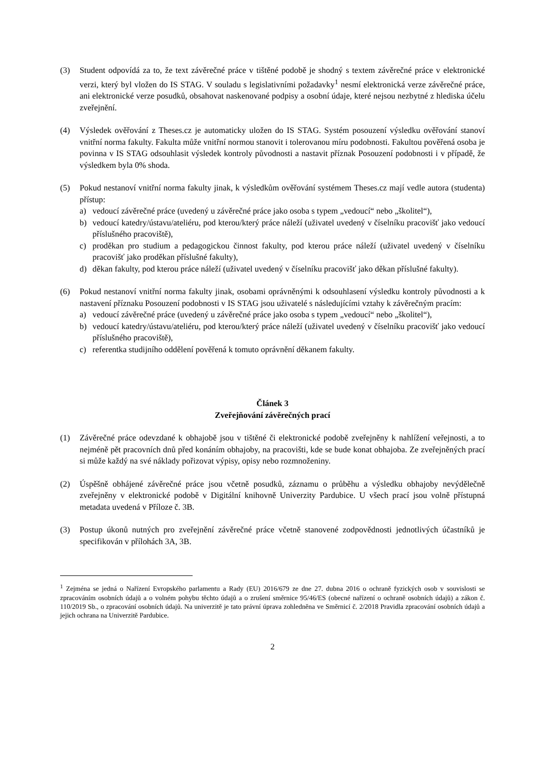(3) Student odpovídá za to, že text závěrečné práce v tištěné podobě je shodný s textem závěrečné práce v elektronické verzi, který byl vložen do IS STAG. V souladu s legislativními požadavky<sup>1</sup> nesmí elektronická verze závěrečné práce, ani elektronické verze posudků, obsahovat naskenované podpisy a osobní údaje, které nejsou nezbytné z hlediska účelu zveřejnění.
(4) Výsledek ověřování z Theses.cz je automaticky uložen do IS STAG. Systém posouzení výsledku ověřování stanoví vnitřní norma fakulty. Fakulta může vnitřní normou stanovit i tolerovanou míru podobnosti. Fakultou pověřená osoba je povinna v IS STAG odsouhlasit výsledek kontroly původnosti a nastavit příznak Posouzení podobnosti i v případě, že výsledkem byla 0% shoda.
(5) Pokud nestanoví vnitřní norma fakulty jinak, k výsledkům ověřování systémem Theses.cz mají vedle autora (studenta) přístup:
a) vedoucí závěrečné práce (uvedený u závěrečné práce jako osoba s typem „vedoucí“ nebo „školitel“),
b) vedoucí katedry/ústavu/ateliéru, pod kterou/který práce náleží (uživatel uvedený v číselníku pracovišť jako vedoucí příslušného pracoviště),
c) proděkan pro studium a pedagogickou činnost fakulty, pod kterou práce náleží (uživatel uvedený v číselníku pracovišť jako proděkan příslušné fakulty),
d) děkan fakulty, pod kterou práce náleží (uživatel uvedený v číselníku pracovišť jako děkan příslušné fakulty).
(6) Pokud nestanoví vnitřní norma fakulty jinak, osobami oprávněnými k odsouhlasení výsledku kontroly původnosti a k nastavení příznaku Posouzení podobnosti v IS STAG jsou uživatelé s následujícími vztahy k závěrečným pracím:
a) vedoucí závěrečné práce (uvedený u závěrečné práce jako osoba s typem „vedoucí“ nebo „školitel“),
b) vedoucí katedry/ústavu/ateliéru, pod kterou/který práce náleží (uživatel uvedený v číselníku pracovišť jako vedoucí příslušného pracoviště),
c) referentka studijního oddělení pověřená k tomuto oprávnění děkanem fakulty.
Článek 3
Zveřejňování závěrečných prací
(1) Závěrečné práce odevzdané k obhajobě jsou v tištěné či elektronické podobě zveřejněny k nahlížení veřejnosti, a to nejméně pět pracovních dnů před konáním obhajoby, na pracovišti, kde se bude konat obhajoba. Ze zveřejněných prací si může každý na své náklady pořizovat výpisy, opisy nebo rozmnoženiny.
(2) Úspěšně obhájené závěrečné práce jsou včetně posudků, záznamu o průběhu a výsledku obhajoby nevýdělečně zveřejněny v elektronické podobě v Digitální knihovně Univerzity Pardubice. U všech prací jsou volně přístupná metadata uvedená v Příloze č. 3B.
(3) Postup úkonů nutných pro zveřejnění závěrečné práce včetně stanovené zodpovědnosti jednotlivých účastníků je specifikován v přílohách 3A, 3B.
<sup>1</sup> Zejména se jedná o Nařízení Evropského parlamentu a Rady (EU) 2016/679 ze dne 27. dubna 2016 o ochraně fyzických osob v souvislosti se zpracováním osobních údajů a o volném pohybu těchto údajů a o zrušení směrnice 95/46/ES (obecné nařízení o ochraně osobních údajů) a zákon č. 110/2019 Sb., o zpracování osobních údajů. Na univerzitě je tato právní úprava zohledněna ve Směrnicí č. 2/2018 Pravidla zpracování osobních údajů a jejich ochrana na Univerzitě Pardubice.
2